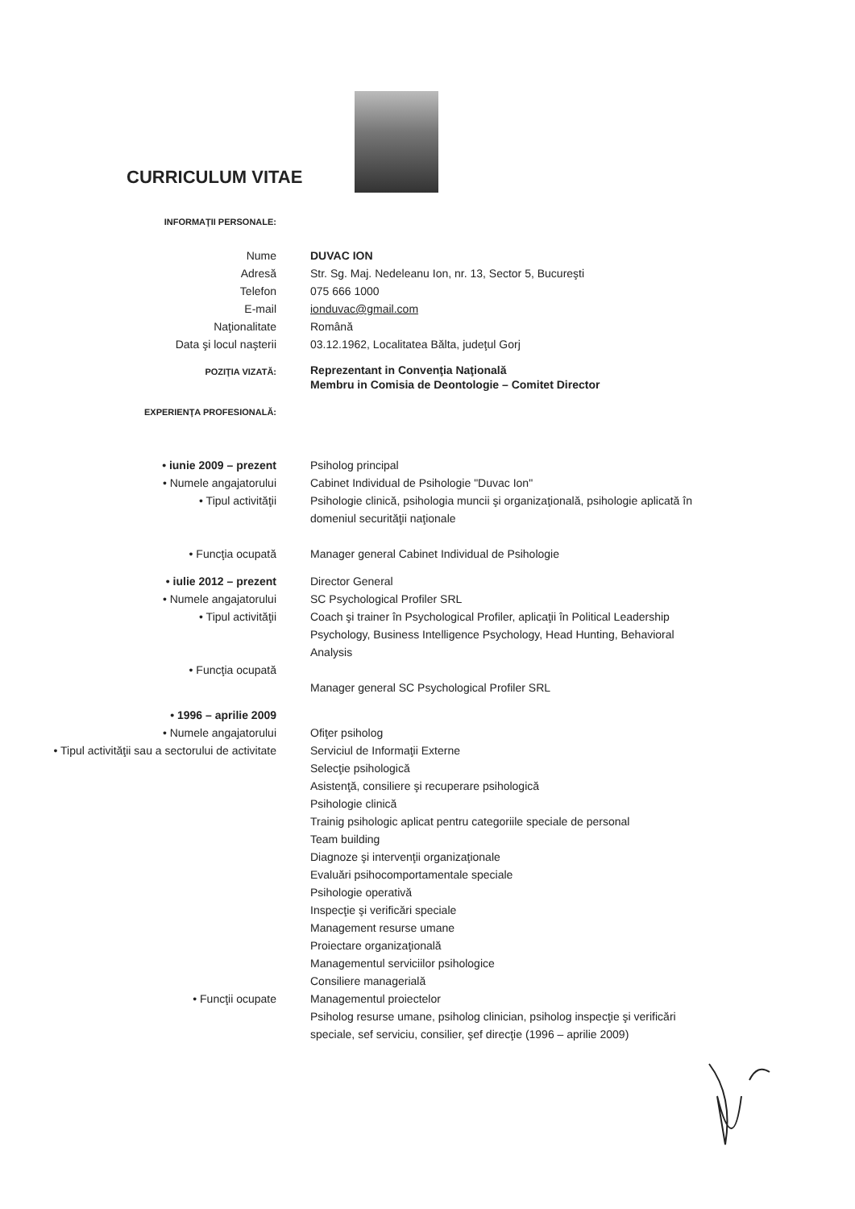CURRICULUM VITAE
INFORMAŢII PERSONALE:
Nume DUVAC ION
Adresă Str. Sg. Maj. Nedeleanu Ion, nr. 13, Sector 5, Bucureşti
Telefon 075 666 1000
E-mail ionduvac@gmail.com
Naţionalitate Română
Data şi locul naşterii 03.12.1962, Localitatea Bălta, judeţul Gorj
POZIŢIA VIZATĂ:
Reprezentant in Convenţia Naţională
Membru in Comisia de Deontologie – Comitet Director
EXPERIENŢA PROFESIONALĂ:
• iunie 2009 – prezent
• Numele angajatorului
• Tipul activităţii
• Funcţia ocupată
Psiholog principal
Cabinet Individual de Psihologie "Duvac Ion"
Psihologie clinică, psihologia muncii şi organizaţională, psihologie aplicată în domeniul securităţii naţionale
Manager general Cabinet Individual de Psihologie
• iulie 2012 – prezent
• Numele angajatorului
• Tipul activităţii
• Funcţia ocupată
Director General
SC Psychological Profiler SRL
Coach şi trainer în Psychological Profiler, aplicaţii în Political Leadership Psychology, Business Intelligence Psychology, Head Hunting, Behavioral Analysis
Manager general SC Psychological Profiler SRL
• 1996 – aprilie 2009
• Numele angajatorului
• Tipul activităţii sau a sectorului de activitate
• Funcţii ocupate
Ofiţer psiholog
Serviciul de Informaţii Externe
Selecţie psihologică
Asistenţă, consiliere şi recuperare psihologică
Psihologie clinică
Trainig psihologic aplicat pentru categoriile speciale de personal
Team building
Diagnoze şi intervenţii organizaţionale
Evaluări psihocomportamentale speciale
Psihologie operativă
Inspecţie şi verificări speciale
Management resurse umane
Proiectare organizaţională
Managementul serviciilor psihologice
Consiliere managerială
Managementul proiectelor
Psiholog resurse umane, psiholog clinician, psiholog inspecţie şi verificări speciale, sef serviciu, consilier, şef direcţie (1996 – aprilie 2009)